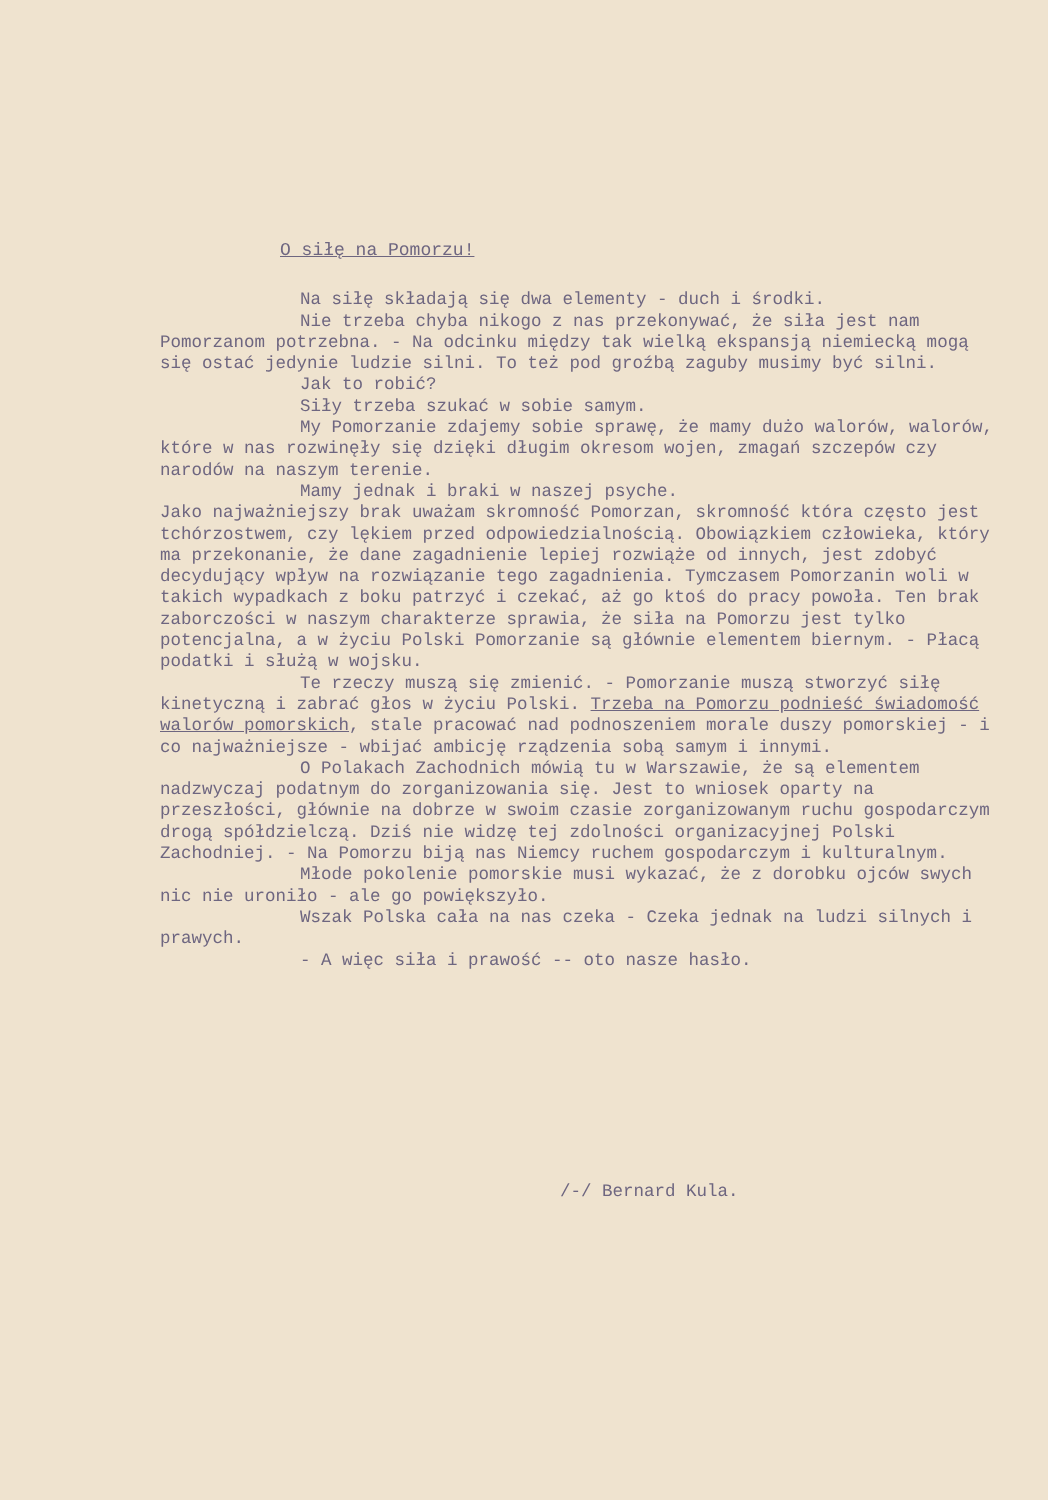O siłę na Pomorzu!
Na siłę składają się dwa elementy - duch i środki.
Nie trzeba chyba nikogo z nas przekonywać, że siła jest nam Pomorzanom potrzebna. - Na odcinku między tak wielką ekspansją niemiecką mogą się ostać jedynie ludzie silni. To też pod groźbą zaguby musimy być silni.
Jak to robić?
Siły trzeba szukać w sobie samym.
My Pomorzanie zdajemy sobie sprawę, że mamy dużo walorów, walorów, które w nas rozwinęły się dzięki długim okresom wojen, zmagań szczepów czy narodów na naszym terenie.
Mamy jednak i braki w naszej psyche.
Jako najważniejszy brak uważam skromność Pomorzan, skromność która często jest tchórzostwem, czy lękiem przed odpowiedzialnością. Obowiązkiem człowieka, który ma przekonanie, że dane zagadnienie lepiej rozwiąże od innych, jest zdobyć decydujący wpływ na rozwiązanie tego zagadnienia. Tymczasem Pomorzanin woli w takich wypadkach z boku patrzyć i czekać, aż go ktoś do pracy powoła. Ten brak zaborczości w naszym charakterze sprawia, że siła na Pomorzu jest tylko potencjalna, a w życiu Polski Pomorzanie są głównie elementem biernym. - Płacą podatki i służą w wojsku.
Te rzeczy muszą się zmienić. - Pomorzanie muszą stworzyć siłę kinetyczną i zabrać głos w życiu Polski. Trzeba na Pomorzu podnieść świadomość walorów pomorskich, stale pracować nad podnoszeniem morale duszy pomorskiej - i co najważniejsze - wbijać ambicję rządzenia sobą samym i innymi.
O Polakach Zachodnich mówią tu w Warszawie, że są elementem nadzwyczaj podatnym do zorganizowania się. Jest to wniosek oparty na przeszłości, głównie na dobrze w swoim czasie zorganizowanym ruchu gospodarczym drogą spółdzielczą. Dziś nie widzę tej zdolności organizacyjnej Polski Zachodniej. - Na Pomorzu biją nas Niemcy ruchem gospodarczym i kulturalnym.
Młode pokolenie pomorskie musi wykazać, że z dorobku ojców swych nic nie uroniło - ale go powiększyło.
Wszak Polska cała na nas czeka - Czeka jednak na ludzi silnych i prawych.
- A więc siła i prawość -- oto nasze hasło.
/-/ Bernard Kula.